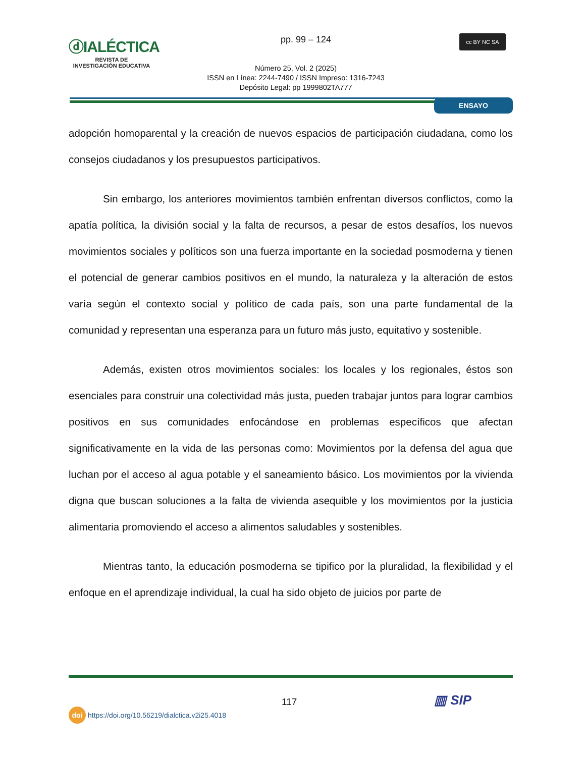ⓓIALÉCTICA
REVISTA DE
INVESTIGACIÓN EDUCATIVA
pp. 99 – 124 cc BY NC SA
Número 25, Vol. 2 (2025)
ISSN en Línea: 2244-7490 / ISSN Impreso: 1316-7243
Depósito Legal: pp 1999802TA777
ENSAYO
adopción homoparental y la creación de nuevos espacios de participación ciudadana, como los consejos ciudadanos y los presupuestos participativos.
Sin embargo, los anteriores movimientos también enfrentan diversos conflictos, como la apatía política, la división social y la falta de recursos, a pesar de estos desafíos, los nuevos movimientos sociales y políticos son una fuerza importante en la sociedad posmoderna y tienen el potencial de generar cambios positivos en el mundo, la naturaleza y la alteración de estos varía según el contexto social y político de cada país, son una parte fundamental de la comunidad y representan una esperanza para un futuro más justo, equitativo y sostenible.
Además, existen otros movimientos sociales: los locales y los regionales, éstos son esenciales para construir una colectividad más justa, pueden trabajar juntos para lograr cambios positivos en sus comunidades enfocándose en problemas específicos que afectan significativamente en la vida de las personas como: Movimientos por la defensa del agua que luchan por el acceso al agua potable y el saneamiento básico. Los movimientos por la vivienda digna que buscan soluciones a la falta de vivienda asequible y los movimientos por la justicia alimentaria promoviendo el acceso a alimentos saludables y sostenibles.
Mientras tanto, la educación posmoderna se tipifico por la pluralidad, la flexibilidad y el enfoque en el aprendizaje individual, la cual ha sido objeto de juicios por parte de
117
doi https://doi.org/10.56219/dialctica.v2i25.4018
▥ SIP